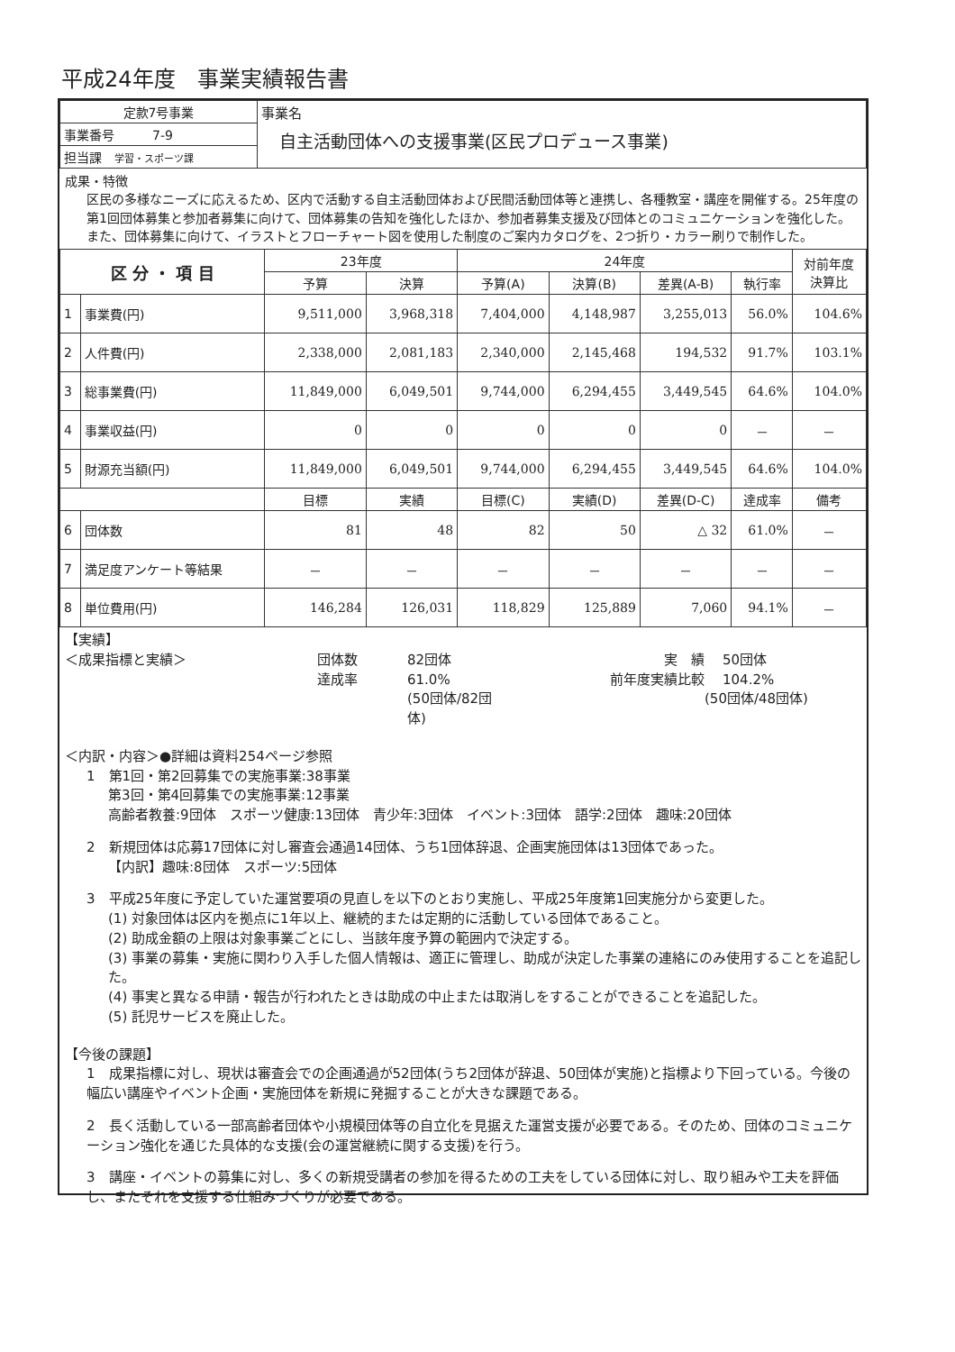平成24年度　事業実績報告書
| 定款7号事業 | 事業名 自主活動団体への支援事業(区民プロデュース事業) |
| 事業番号 7-9 | |
| 担当課 学習・スポーツ課 | |
成果・特徴
区民の多様なニーズに応えるため、区内で活動する自主活動団体および民間活動団体等と連携し、各種教室・講座を開催する。25年度の第1回団体募集と参加者募集に向けて、団体募集の告知を強化したほか、参加者募集支援及び団体とのコミュニケーションを強化した。また、団体募集に向けて、イラストとフローチャート図を使用した制度のご案内カタログを、2つ折り・カラー刷りで制作した。
| 区 分 ・ 項 目 | | 23年度 | | 24年度 | | | | 対前年度 決算比 |
| --- | --- | --- | --- | --- | --- | --- | --- | --- |
| | | 予算 | 決算 | 予算(A) | 決算(B) | 差異(A-B) | 執行率 | |
| 1 | 事業費(円) | 9,511,000 | 3,968,318 | 7,404,000 | 4,148,987 | 3,255,013 | 56.0% | 104.6% |
| 2 | 人件費(円) | 2,338,000 | 2,081,183 | 2,340,000 | 2,145,468 | 194,532 | 91.7% | 103.1% |
| 3 | 総事業費(円) | 11,849,000 | 6,049,501 | 9,744,000 | 6,294,455 | 3,449,545 | 64.6% | 104.0% |
| 4 | 事業収益(円) | 0 | 0 | 0 | 0 | 0 | － | － |
| 5 | 財源充当額(円) | 11,849,000 | 6,049,501 | 9,744,000 | 6,294,455 | 3,449,545 | 64.6% | 104.0% |
| | | 目標 | 実績 | 目標(C) | 実績(D) | 差異(D-C) | 達成率 | 備考 |
| 6 | 団体数 | 81 | 48 | 82 | 50 | △ 32 | 61.0% | － |
| 7 | 満足度アンケート等結果 | － | － | － | － | － | － | － |
| 8 | 単位費用(円) | 146,284 | 126,031 | 118,829 | 125,889 | 7,060 | 94.1% | － |
【実績】
＜成果指標と実績＞ 団体数 82団体 実　績 50団体 達成率 61.0% 前年度実績比較 104.2% (50団体/82団体) (50団体/48団体)
＜内訳・内容＞●詳細は資料254ページ参照
1　第1回・第2回募集での実施事業:38事業
第3回・第4回募集での実施事業:12事業
高齢者教養:9団体　スポーツ健康:13団体　青少年:3団体　イベント:3団体　語学:2団体　趣味:20団体
2　新規団体は応募17団体に対し審査会通過14団体、うち1団体辞退、企画実施団体は13団体であった。
【内訳】趣味:8団体　スポーツ:5団体
3　平成25年度に予定していた運営要項の見直しを以下のとおり実施し、平成25年度第1回実施分から変更した。
(1) 対象団体は区内を拠点に1年以上、継続的または定期的に活動している団体であること。
(2) 助成金額の上限は対象事業ごとにし、当該年度予算の範囲内で決定する。
(3) 事業の募集・実施に関わり入手した個人情報は、適正に管理し、助成が決定した事業の連絡にのみ使用することを追記した。
(4) 事実と異なる申請・報告が行われたときは助成の中止または取消しをすることができることを追記した。
(5) 託児サービスを廃止した。
【今後の課題】
1　成果指標に対し、現状は審査会での企画通過が52団体(うち2団体が辞退、50団体が実施)と指標より下回っている。今後の幅広い講座やイベント企画・実施団体を新規に発掘することが大きな課題である。
2　長く活動している一部高齢者団体や小規模団体等の自立化を見据えた運営支援が必要である。そのため、団体のコミュニケーション強化を通じた具体的な支援(会の運営継続に関する支援)を行う。
3　講座・イベントの募集に対し、多くの新規受講者の参加を得るための工夫をしている団体に対し、取り組みや工夫を評価し、またそれを支援する仕組みづくりが必要である。